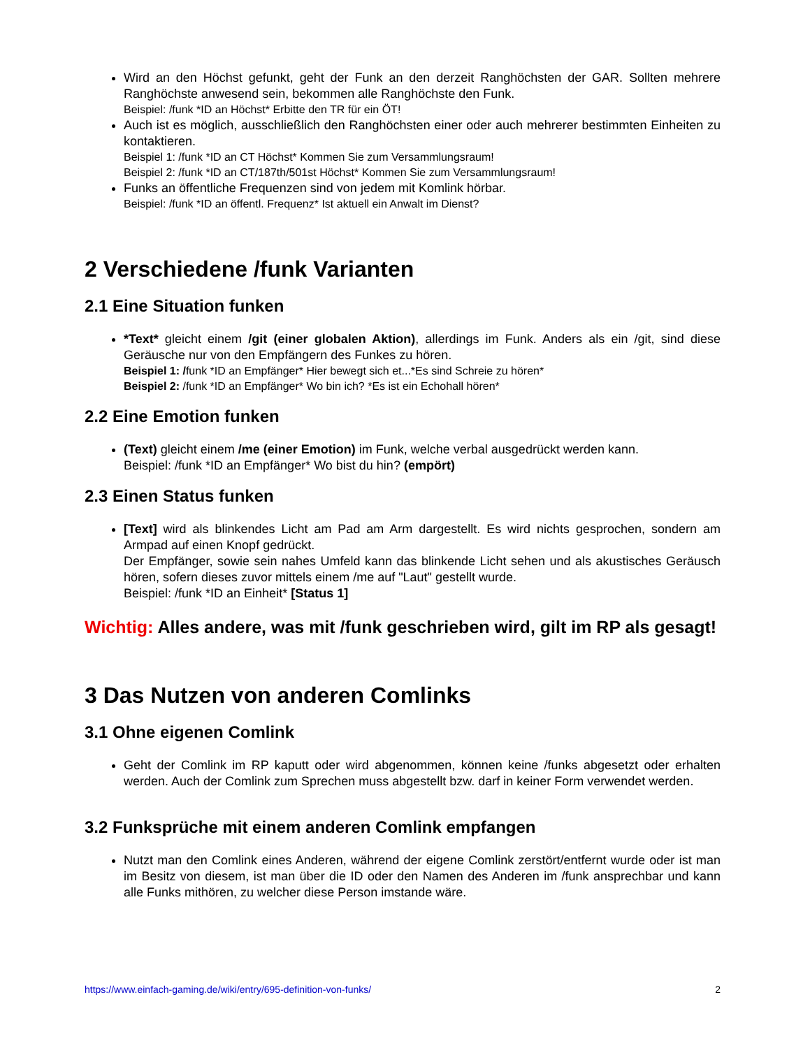Wird an den Höchst gefunkt, geht der Funk an den derzeit Ranghöchsten der GAR. Sollten mehrere Ranghöchste anwesend sein, bekommen alle Ranghöchste den Funk.
Beispiel: /funk *ID an Höchst* Erbitte den TR für ein ÖT!
Auch ist es möglich, ausschließlich den Ranghöchsten einer oder auch mehrerer bestimmten Einheiten zu kontaktieren.
Beispiel 1: /funk *ID an CT Höchst* Kommen Sie zum Versammlungsraum!
Beispiel 2: /funk *ID an CT/187th/501st Höchst* Kommen Sie zum Versammlungsraum!
Funks an öffentliche Frequenzen sind von jedem mit Komlink hörbar.
Beispiel: /funk *ID an öffentl. Frequenz* Ist aktuell ein Anwalt im Dienst?
2 Verschiedene /funk Varianten
2.1 Eine Situation funken
*Text* gleicht einem /git (einer globalen Aktion), allerdings im Funk. Anders als ein /git, sind diese Geräusche nur von den Empfängern des Funkes zu hören.
Beispiel 1: /funk *ID an Empfänger* Hier bewegt sich et...*Es sind Schreie zu hören*
Beispiel 2: /funk *ID an Empfänger* Wo bin ich? *Es ist ein Echohall hören*
2.2 Eine Emotion funken
(Text) gleicht einem /me (einer Emotion) im Funk, welche verbal ausgedrückt werden kann.
Beispiel: /funk *ID an Empfänger* Wo bist du hin? (empört)
2.3 Einen Status funken
[Text] wird als blinkendes Licht am Pad am Arm dargestellt. Es wird nichts gesprochen, sondern am Armpad auf einen Knopf gedrückt.
Der Empfänger, sowie sein nahes Umfeld kann das blinkende Licht sehen und als akustisches Geräusch hören, sofern dieses zuvor mittels einem /me auf "Laut" gestellt wurde.
Beispiel: /funk *ID an Einheit* [Status 1]
Wichtig: Alles andere, was mit /funk geschrieben wird, gilt im RP als gesagt!
3 Das Nutzen von anderen Comlinks
3.1 Ohne eigenen Comlink
Geht der Comlink im RP kaputt oder wird abgenommen, können keine /funks abgesetzt oder erhalten werden. Auch der Comlink zum Sprechen muss abgestellt bzw. darf in keiner Form verwendet werden.
3.2 Funksprüche mit einem anderen Comlink empfangen
Nutzt man den Comlink eines Anderen, während der eigene Comlink zerstört/entfernt wurde oder ist man im Besitz von diesem, ist man über die ID oder den Namen des Anderen im /funk ansprechbar und kann alle Funks mithören, zu welcher diese Person imstande wäre.
https://www.einfach-gaming.de/wiki/entry/695-definition-von-funks/ 2